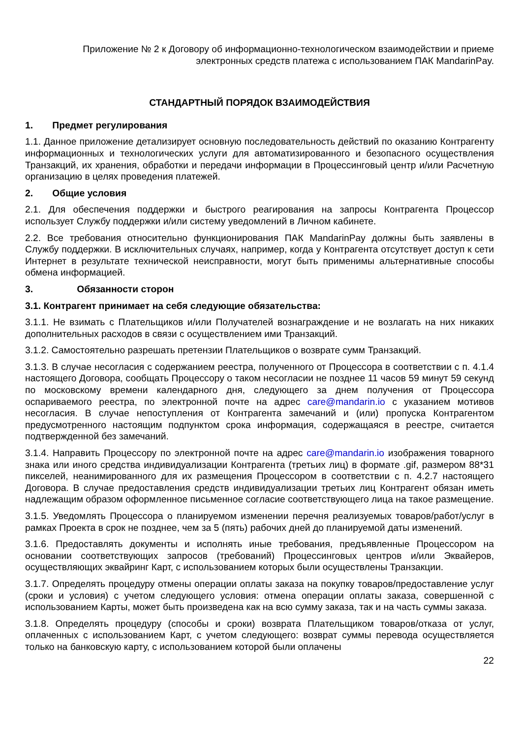Приложение № 2 к Договору об информационно-технологическом взаимодействии и приеме электронных средств платежа с использованием ПАК MandarinPay.
СТАНДАРТНЫЙ ПОРЯДОК ВЗАИМОДЕЙСТВИЯ
1. Предмет регулирования
1.1. Данное приложение детализирует основную последовательность действий по оказанию Контрагенту информационных и технологических услуги для автоматизированного и безопасного осуществления Транзакций, их хранения, обработки и передачи информации в Процессинговый центр и/или Расчетную организацию в целях проведения платежей.
2. Общие условия
2.1. Для обеспечения поддержки и быстрого реагирования на запросы Контрагента Процессор использует Службу поддержки и/или систему уведомлений в Личном кабинете.
2.2. Все требования относительно функционирования ПАК MandarinPay должны быть заявлены в Службу поддержки. В исключительных случаях, например, когда у Контрагента отсутствует доступ к сети Интернет в результате технической неисправности, могут быть применимы альтернативные способы обмена информацией.
3. Обязанности сторон
3.1. Контрагент принимает на себя следующие обязательства:
3.1.1. Не взимать с Плательщиков и/или Получателей вознаграждение и не возлагать на них никаких дополнительных расходов в связи с осуществлением ими Транзакций.
3.1.2. Самостоятельно разрешать претензии Плательщиков о возврате сумм Транзакций.
3.1.3. В случае несогласия с содержанием реестра, полученного от Процессора в соответствии с п. 4.1.4 настоящего Договора, сообщать Процессору о таком несогласии не позднее 11 часов 59 минут 59 секунд по московскому времени календарного дня, следующего за днем получения от Процессора оспариваемого реестра, по электронной почте на адрес care@mandarin.io с указанием мотивов несогласия. В случае непоступления от Контрагента замечаний и (или) пропуска Контрагентом предусмотренного настоящим подпунктом срока информация, содержащаяся в реестре, считается подтвержденной без замечаний.
3.1.4. Направить Процессору по электронной почте на адрес care@mandarin.io изображения товарного знака или иного средства индивидуализации Контрагента (третьих лиц) в формате .gif, размером 88*31 пикселей, неанимированного для их размещения Процессором в соответствии с п. 4.2.7 настоящего Договора. В случае предоставления средств индивидуализации третьих лиц Контрагент обязан иметь надлежащим образом оформленное письменное согласие соответствующего лица на такое размещение.
3.1.5. Уведомлять Процессора о планируемом изменении перечня реализуемых товаров/работ/услуг в рамках Проекта в срок не позднее, чем за 5 (пять) рабочих дней до планируемой даты изменений.
3.1.6. Предоставлять документы и исполнять иные требования, предъявленные Процессором на основании соответствующих запросов (требований) Процессинговых центров и/или Эквайеров, осуществляющих эквайринг Карт, с использованием которых были осуществлены Транзакции.
3.1.7. Определять процедуру отмены операции оплаты заказа на покупку товаров/предоставление услуг (сроки и условия) с учетом следующего условия: отмена операции оплаты заказа, совершенной с использованием Карты, может быть произведена как на всю сумму заказа, так и на часть суммы заказа.
3.1.8. Определять процедуру (способы и сроки) возврата Плательщиком товаров/отказа от услуг, оплаченных с использованием Карт, с учетом следующего: возврат суммы перевода осуществляется только на банковскую карту, с использованием которой были оплачены
22